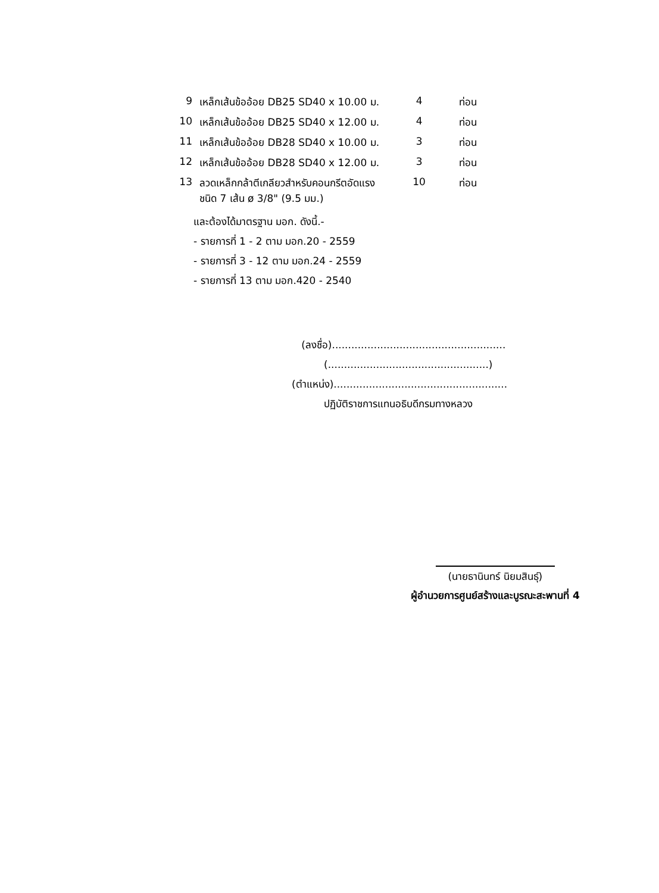| 9 | เหล็กเส้นข้ออ้อย DB25 SD40 x 10.00 ม. | 4 | ท่อน |
| 10 | เหล็กเส้นข้ออ้อย DB25 SD40 x 12.00 ม. | 4 | ท่อน |
| 11 | เหล็กเส้นข้ออ้อย DB28 SD40 x 10.00 ม. | 3 | ท่อน |
| 12 | เหล็กเส้นข้ออ้อย DB28 SD40 x 12.00 ม. | 3 | ท่อน |
| 13 | ลวดเหล็กกล้าตีเกลียวสำหรับคอนกรีตอัดแรง ชนิด 7 เส้น ø 3/8" (9.5 มม.) | 10 | ท่อน |
และต้องได้มาตรฐาน มอก. ดังนี้.-
- รายการที่ 1 - 2 ตาม มอก.20 - 2559
- รายการที่ 3 - 12 ตาม มอก.24 - 2559
- รายการที่ 13 ตาม มอก.420 - 2540
(ลงชื่อ)......................................................
(..................................................)
(ตำแหน่ง)......................................................
ปฏิบัติราชการแทนอธิบดีกรมทางหลวง
(นายธานินทร์ นิยมสินธุ์)
ผู้อำนวยการศูนย์สร้างและบูรณะสะพานที่ 4